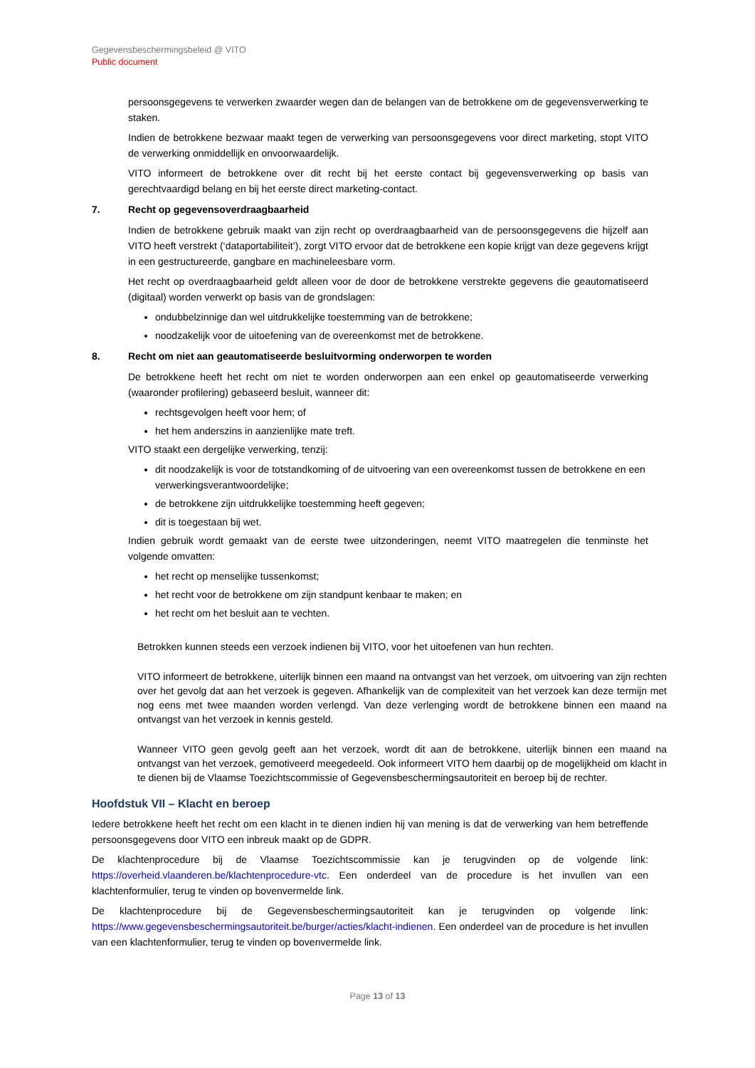Gegevensbeschermingsbeleid @ VITO
Public document
persoonsgegevens te verwerken zwaarder wegen dan de belangen van de betrokkene om de gegevensverwerking te staken.
Indien de betrokkene bezwaar maakt tegen de verwerking van persoonsgegevens voor direct marketing, stopt VITO de verwerking onmiddellijk en onvoorwaardelijk.
VITO informeert de betrokkene over dit recht bij het eerste contact bij gegevensverwerking op basis van gerechtvaardigd belang en bij het eerste direct marketing-contact.
7. Recht op gegevensoverdraagbaarheid
Indien de betrokkene gebruik maakt van zijn recht op overdraagbaarheid van de persoonsgegevens die hijzelf aan VITO heeft verstrekt (‘dataportabiliteit’), zorgt VITO ervoor dat de betrokkene een kopie krijgt van deze gegevens krijgt in een gestructureerde, gangbare en machineleesbare vorm.
Het recht op overdraagbaarheid geldt alleen voor de door de betrokkene verstrekte gegevens die geautomatiseerd (digitaal) worden verwerkt op basis van de grondslagen:
ondubbelzinnige dan wel uitdrukkelijke toestemming van de betrokkene;
noodzakelijk voor de uitoefening van de overeenkomst met de betrokkene.
8. Recht om niet aan geautomatiseerde besluitvorming onderworpen te worden
De betrokkene heeft het recht om niet te worden onderworpen aan een enkel op geautomatiseerde verwerking (waaronder profilering) gebaseerd besluit, wanneer dit:
rechtsgevolgen heeft voor hem; of
het hem anderszins in aanzienlijke mate treft.
VITO staakt een dergelijke verwerking, tenzij:
dit noodzakelijk is voor de totstandkoming of de uitvoering van een overeenkomst tussen de betrokkene en een verwerkingsverantwoordelijke;
de betrokkene zijn uitdrukkelijke toestemming heeft gegeven;
dit is toegestaan bij wet.
Indien gebruik wordt gemaakt van de eerste twee uitzonderingen, neemt VITO maatregelen die tenminste het volgende omvatten:
het recht op menselijke tussenkomst;
het recht voor de betrokkene om zijn standpunt kenbaar te maken; en
het recht om het besluit aan te vechten.
Betrokken kunnen steeds een verzoek indienen bij VITO, voor het uitoefenen van hun rechten.
VITO informeert de betrokkene, uiterlijk binnen een maand na ontvangst van het verzoek, om uitvoering van zijn rechten over het gevolg dat aan het verzoek is gegeven. Afhankelijk van de complexiteit van het verzoek kan deze termijn met nog eens met twee maanden worden verlengd. Van deze verlenging wordt de betrokkene binnen een maand na ontvangst van het verzoek in kennis gesteld.
Wanneer VITO geen gevolg geeft aan het verzoek, wordt dit aan de betrokkene, uiterlijk binnen een maand na ontvangst van het verzoek, gemotiveerd meegedeeld. Ook informeert VITO hem daarbij op de mogelijkheid om klacht in te dienen bij de Vlaamse Toezichtscommissie of Gegevensbeschermingsautoriteit en beroep bij de rechter.
Hoofdstuk VII – Klacht en beroep
Iedere betrokkene heeft het recht om een klacht in te dienen indien hij van mening is dat de verwerking van hem betreffende persoonsgegevens door VITO een inbreuk maakt op de GDPR.
De klachtenprocedure bij de Vlaamse Toezichtscommissie kan je terugvinden op de volgende link: https://overheid.vlaanderen.be/klachtenprocedure-vtc. Een onderdeel van de procedure is het invullen van een klachtenformulier, terug te vinden op bovenvermelde link.
De klachtenprocedure bij de Gegevensbeschermingsautoriteit kan je terugvinden op volgende link: https://www.gegevensbeschermingsautoriteit.be/burger/acties/klacht-indienen. Een onderdeel van de procedure is het invullen van een klachtenformulier, terug te vinden op bovenvermelde link.
Page 13 of 13